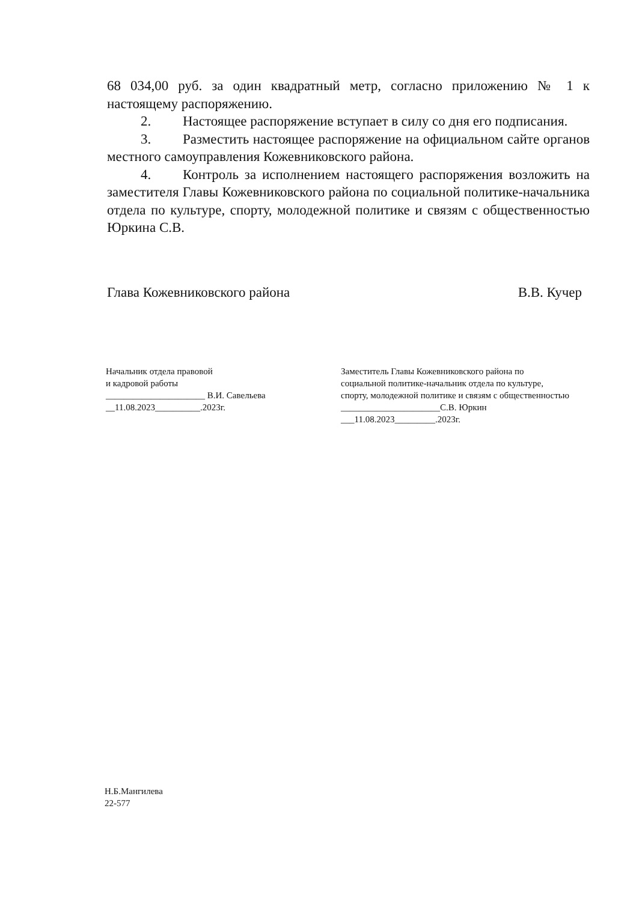68 034,00 руб. за один квадратный метр, согласно приложению № 1 к настоящему распоряжению.
2. Настоящее распоряжение вступает в силу со дня его подписания.
3. Разместить настоящее распоряжение на официальном сайте органов местного самоуправления Кожевниковского района.
4. Контроль за исполнением настоящего распоряжения возложить на заместителя Главы Кожевниковского района по социальной политике-начальника отдела по культуре, спорту, молодежной политике и связям с общественностью Юркина С.В.
Глава Кожевниковского района В.В. Кучер
Начальник отдела правовой
и кадровой работы
______________________ В.И. Савельева
__11.08.2023__________.2023г.
Заместитель Главы Кожевниковского района по социальной политике-начальник отдела по культуре, спорту, молодежной политике и связям с общественностью
______________________С.В. Юркин
___11.08.2023_________.2023г.
Н.Б.Мангилева
22-577